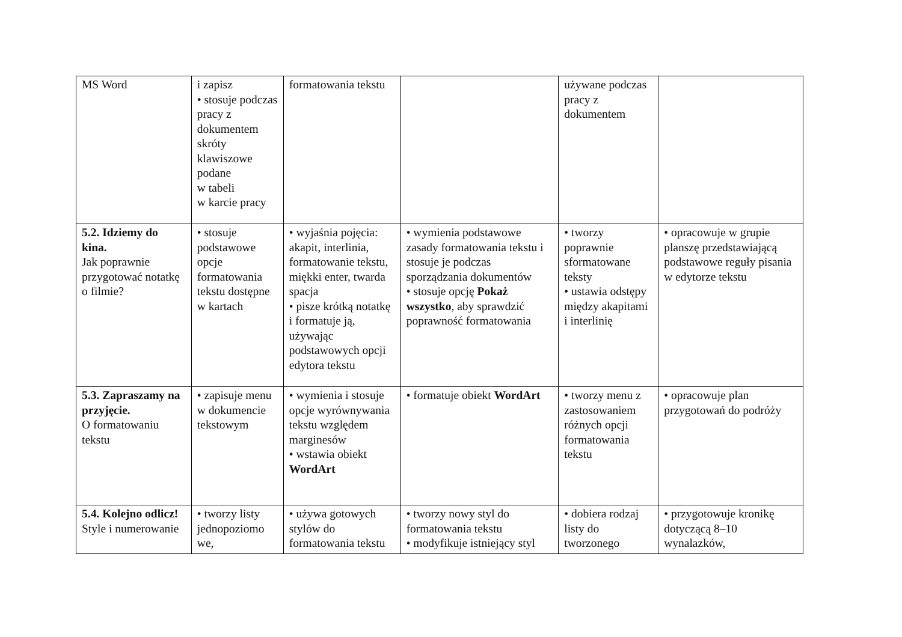| MS Word | i zapisz • stosuje podczas pracy z dokumentem skróty klawiszowe podane w tabeli w karcie pracy | formatowania tekstu | | używane podczas pracy z dokumentem | |
| 5.2. Idziemy do kina. Jak poprawnie przygotować notatkę o filmie? | • stosuje podstawowe opcje formatowania tekstu dostępne w kartach | • wyjaśnia pojęcia: akapit, interlinia, formatowanie tekstu, miękki enter, twarda spacja • pisze krótką notatkę i formatuje ją, używając podstawowych opcji edytora tekstu | • wymienia podstawowe zasady formatowania tekstu i stosuje je podczas sporządzania dokumentów • stosuje opcję Pokaż wszystko , aby sprawdzić poprawność formatowania | • tworzy poprawnie sformatowane teksty • ustawia odstępy między akapitami i interlinię | • opracowuje w grupie planszę przedstawiającą podstawowe reguły pisania w edytorze tekstu |
| 5.3. Zapraszamy na przyjęcie. O formatowaniu tekstu | • zapisuje menu w dokumencie tekstowym | • wymienia i stosuje opcje wyrównywania tekstu względem marginesów • wstawia obiekt WordArt | • formatuje obiekt WordArt | • tworzy menu z zastosowaniem różnych opcji formatowania tekstu | • opracowuje plan przygotowań do podróży |
| 5.4. Kolejno odlicz! Style i numerowanie | • tworzy listy jednopoziomo we, | • używa gotowych stylów do formatowania tekstu | • tworzy nowy styl do formatowania tekstu • modyfikuje istniejący styl | • dobiera rodzaj listy do tworzonego | • przygotowuje kronikę dotyczącą 8–10 wynalazków, |